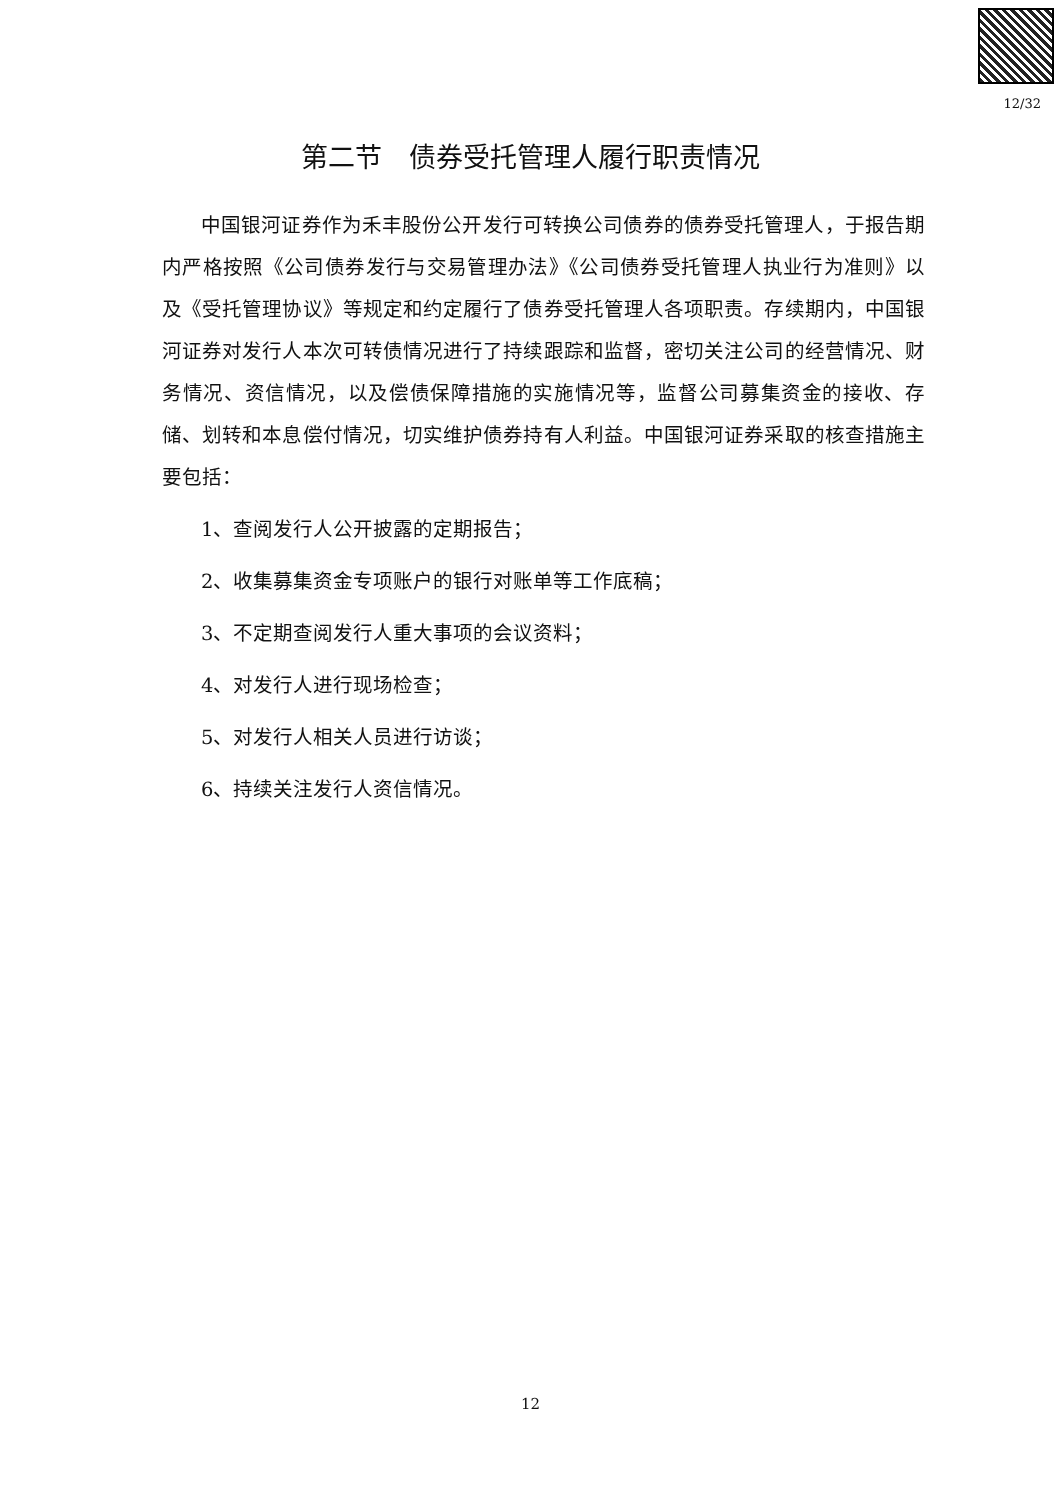12/32
第二节　债券受托管理人履行职责情况
中国银河证券作为禾丰股份公开发行可转换公司债券的债券受托管理人，于报告期内严格按照《公司债券发行与交易管理办法》《公司债券受托管理人执业行为准则》以及《受托管理协议》等规定和约定履行了债券受托管理人各项职责。存续期内，中国银河证券对发行人本次可转债情况进行了持续跟踪和监督，密切关注公司的经营情况、财务情况、资信情况，以及偿债保障措施的实施情况等，监督公司募集资金的接收、存储、划转和本息偿付情况，切实维护债券持有人利益。中国银河证券采取的核查措施主要包括：
1、查阅发行人公开披露的定期报告；
2、收集募集资金专项账户的银行对账单等工作底稿；
3、不定期查阅发行人重大事项的会议资料；
4、对发行人进行现场检查；
5、对发行人相关人员进行访谈；
6、持续关注发行人资信情况。
12